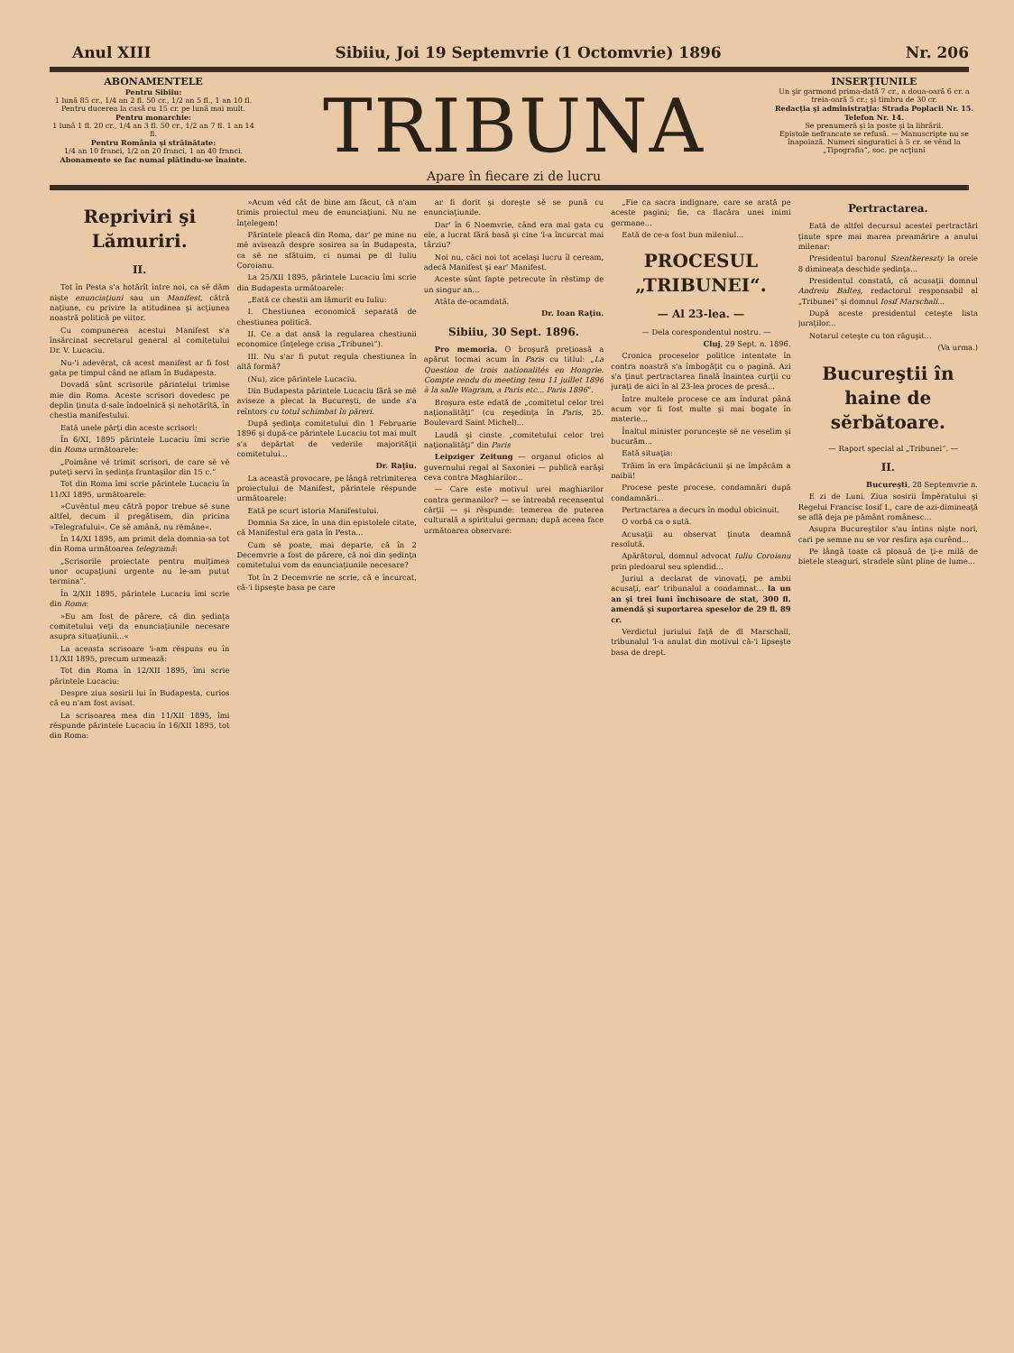Anul XIII Sibiiu, Joi 19 Septemvrie (1 Octomvrie) 1896 Nr. 206
ABONAMENTELE
Pentru Sibiiu:
1 lună 85 cr., 1/4 an 2 fl. 50 cr., 1/2 an 5 fl., 1 an 10 fl.
Pentru ducerea la casă cu 15 cr. pe lună mai mult.
Pentru monarchie:
1 lună 1 fl. 20 cr., 1/4 an 3 fl. 50 cr., 1/2 an 7 fl. 1 an 14 fl.
Pentru România şi străinătate:
1/4 an 10 franci, 1/2 an 20 franci, 1 an 40 franci.
Abonamente se fac numai plătindu-se înainte.
TRIBUNA
Apare în fiecare zi de lucru
INSERŢIUNILE
Un şir garmond prima-dată 7 cr., a doua-oară 6 cr. a treia-oară 5 cr.; şi timbru de 30 cr.
Redacţia şi administraţia: Strada Poplacii Nr. 15. Telefon Nr. 14.
Se prenumeră şi la poste şi la librării.
Epistole nefrancate se refusă. — Manuscripte nu se înapoiază. Numeri singuratici à 5 cr. se vênd la „Tipografia“, soc. pe acţiuni
Repriviri şi Lămuriri.
II.
Tot în Pesta s'a hotărît între noi, ca sĕ dăm nişte enunciaţiuni sau un Manifest, cătră naţiune, cu privire la atitudinea şi acţiunea noastră politică pe viitor.
Cu compunerea acestui Manifest s'a însărcinat secretarul general al comitetului Dr. V. Lucaciu.
Nu-'i adevĕrat, că acest manifest ar fi fost gata pe timpul când ne aflam în Budapesta.
Dovadă sûnt scrisorile părintelui trimise mie din Roma. Aceste scrisori dovedesc pe deplin ţinuta d-sale îndoelnică şi nehotărîtă, în chestia manifestului.
Eată unele părţi din aceste scrisori:
În 6/XI, 1895 părintele Lucaciu îmi scrie din Roma următoarele:
„Poimâne vĕ trimit scrisori, de care sĕ vĕ puteţi servi în şedinţa fruntaşilor din 15 c.“
Tot din Roma îmi scrie părintele Lucaciu în 11/XI 1895, următoarele:
»Cuvêntul meu cătră popor trebue sĕ sune altfel, decum il pregătisem, din pricina »Telegrafului«. Ce sĕ amână, nu rĕmâne«.
În 14/XI 1895, am primit dela domnia-sa tot din Roma următoarea telegramă:
„Scrisorile proiectate pentru mulţimea unor ocupaţiuni urgente nu le-am putut termina“.
În 2/XII 1895, părintele Lucaciu îmi scrie din Roma:
»Eu am fost de părere, că din şedinţa comitetului veţi da enunciaţiunile necesare asupra situaţiunii...«
La aceasta scrisoare 'i-am rĕspuns eu în 11/XII 1895, precum urmează:
Tot din Roma în 12/XII 1895, îmi scrie părintele Lucaciu:
Despre ziua sosirii lui în Budapesta, curios că eu n'am fost avisat.
La scrisoarea mea din 11/XII 1895, îmi rĕspunde părintele Lucaciu în 16/XII 1895, tot din Roma:
»Acum vĕd cât de bine am făcut, că n'am trimis proiectul meu de enunciaţiuni. Nu ne înţelegem!
Părintele pleacă din Roma, dar' pe mine nu mĕ avisează despre sosirea sa în Budapesta, ca sĕ ne sfătuim, ci numai pe dl Iuliu Coroianu.
La 25/XII 1895, părintele Lucaciu îmi scrie din Budapesta următoarele:
„Eată ce chestii am lămurit eu Iuliu:
I. Chestiunea economică separată de chestiunea politică.
II. Ce a dat ansă la regularea chestiunii economice (înţelege crisa „Tribunei“).
III. Nu s'ar fi putut regula chestiunea în altă formă?
(Nu), zice părintele Lucaciu.
Din Budapesta părintele Lucaciu fără se mĕ aviseze a plecat la Bucureşti, de unde s'a reîntors cu totul schimbat în păreri.
După şedinţa comitetului din 1 Februarie 1896 şi după-ce părintele Lucaciu tot mai mult s'a depărtat de vederile majorităţii comitetului...
Dr. Raţiu.
La aceastâ provocare, pe lângă retrimiterea proiectului de Manifest, părintele rĕspunde următoarele:
Eată pe scurt istoria Manifestului.
Domnia Sa zice, în una din epistolele citate, că Manifestul era gata în Pesta...
Cum sĕ poate, mai departe, că în 2 Decemvrie a fost de părere, că noi din şedinţa comitetului vom da enunciaţiunile necesare?
Tot în 2 Decemvrie ne scrie, că e încurcat, că-'i lipseşte basa pe care
ar fi dorit şi doreşte sĕ se pună cu enunciaţiunile.
Dar' în 6 Noemvrie, când era mai gata cu ele, a lucrat fără basă şi cine 'l-a încurcat mai târziu?
Noi nu, căci noi tot acelaşi lucru îl ceream, adecă Manifest şi ear' Manifest.
Aceste sûnt fapte petrecute în rĕstimp de un singur an...
Atâta de-ocamdată.
Dr. Ioan Raţiu.
Sibiiu, 30 Sept. 1896.
Pro memoria. O broşură preţioasă a apărut tocmai acum în Paris cu titlul: „La Question de trois nationalités en Hongrie. Compte rendu du meeting tenu 11 juillet 1896 à la salle Wagram, a Paris etc... Paris 1896“.
Broşura este edată de „comitetul celor trei naţionalităţi“ (cu reşedinţa în Paris, 25. Boulevard Saint Michel)...
Laudă şi cinste „comitetului celor trei naţionalităţi“ din Paris
Leipziger Zeitung — organul oficios al guvernului regal al Saxoniei — publică earăşi ceva contra Maghiarilor...
— Care este motivul urei maghiarilor contra germanilor? — se întreabă recensentul cărţii — şi rĕspunde: temerea de puterea culturală a spiritului german; după aceea face următoarea observare:
„Fie ca sacra indignare, care se arată pe aceste pagini; fie, ca flacăra unei inimi germane...
Eată de ce-a fost bun mileniul...
PROCESUL „TRIBUNEI“.
— Al 23-lea. —
— Dela corespondentul nostru. —
Cluj, 29 Sept. n. 1896.
Cronica proceselor politice intentate în contra noastră s'a îmbogăţit cu o pagină. Azi s'a ţinut pertractarea finală înaintea curţii cu juraţi de aici în al 23-lea proces de presă...
Între multele procese ce am îndurat până acum vor fi fost multe şi mai bogate în materie...
Înaltul minister porunceşte sĕ ne veselim şi bucurăm...
Eată situaţia:
Trăim în era împăcăciunii şi ne împăcăm a naibii!
Procese peste procese, condamnări după condamnări...
Pertractarea a decurs în modul obicinuit.
O vorbă ca o sută.
Acusaţii au observat ţinuta deamnă resolută.
Apărătorul, domnul advocat Iuliu Coroianu prin pledoarul seu splendid...
Juriul a declarat de vinovaţi, pe ambii acusaţi, ear' tribunalul a condamnat... la un an şi trei luni închisoare de stat, 300 fl. amendă şi suportarea speselor de 29 fl. 89 cr.
Verdictul juriului faţă de dl Marschall, tribunalul 'l-a anulat din motivul că-'i lipseşte basa de drept.
Pertractarea.
Eată de altfel decursul acestei pertractări ţinute spre mai marea preamărire a anului milenar:
Presidentul baronul Szentkereszty la orele 8 dimineaţa deschide şedinţa...
Presidentul constată, că acusaţii domnul Andreiu Balteş, redactorul responsabil al „Tribunei“ şi domnul Iosif Marschall...
După aceste presidentul ceteşte lista juraţilor...
Notarul ceteşte cu ton răguşit...
(Va urma.)
Bucureştii în haine de sĕrbătoare.
— Raport special al „Tribunei“. —
II.
Bucureşti, 28 Septemvrie n.
E zi de Luni. Ziua sosirii Împĕratului şi Regelui Francisc Iosif I., care de azi-dimineaţă se află deja pe pământ românesc...
Asupra Bucureştilor s'au întins nişte nori, cari pe semne nu se vor resfira aşa curênd...
Pe lângă toate că ploauă de ţi-e milă de bietele steaguri, stradele sûnt pline de lume...